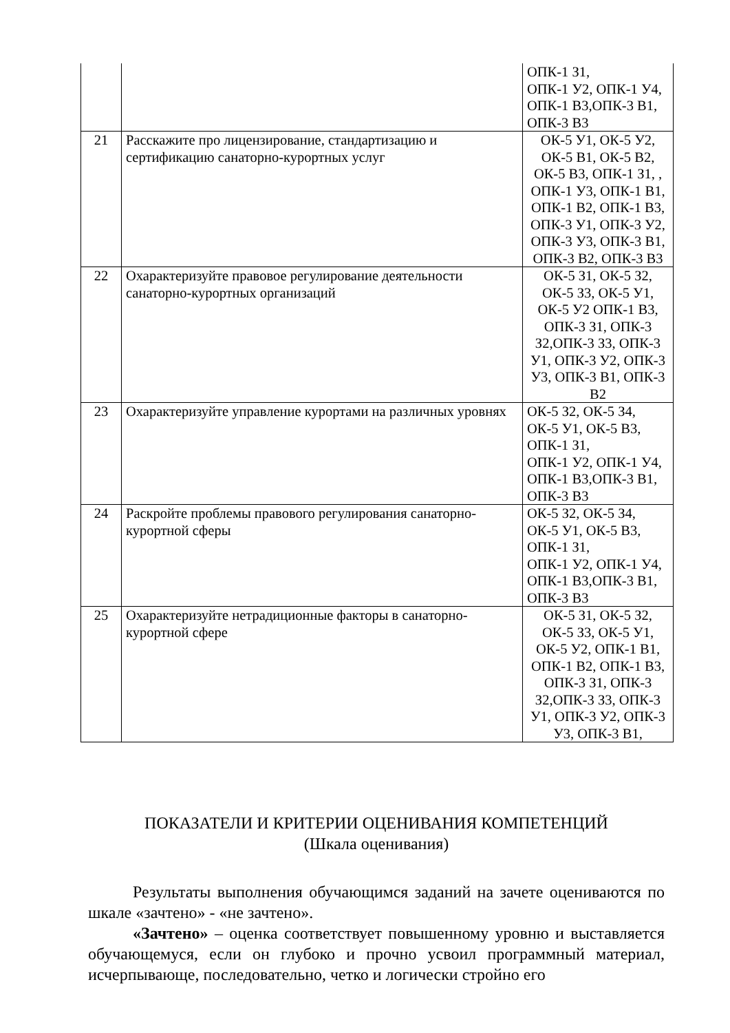| | | ОПК-1 З1, ОПК-1 У2, ОПК-1 У4, ОПК-1 В3,ОПК-3 В1, ОПК-3 В3 |
| 21 | Расскажите про лицензирование, стандартизацию и сертификацию санаторно-курортных услуг | ОК-5 У1, ОК-5 У2, ОК-5 В1, ОК-5 В2, ОК-5 В3, ОПК-1 З1, , ОПК-1 У3, ОПК-1 В1, ОПК-1 В2, ОПК-1 В3, ОПК-3 У1, ОПК-3 У2, ОПК-3 У3, ОПК-3 В1, ОПК-3 В2, ОПК-3 В3 |
| 22 | Охарактеризуйте правовое регулирование деятельности санаторно-курортных организаций | ОК-5 З1, ОК-5 З2, ОК-5 З3, ОК-5 У1, ОК-5 У2 ОПК-1 В3, ОПК-3 З1, ОПК-3 З2,ОПК-3 З3, ОПК-3 У1, ОПК-3 У2, ОПК-3 У3, ОПК-3 В1, ОПК-3 В2 |
| 23 | Охарактеризуйте управление курортами на различных уровнях | ОК-5 З2, ОК-5 З4, ОК-5 У1, ОК-5 В3, ОПК-1 З1, ОПК-1 У2, ОПК-1 У4, ОПК-1 В3,ОПК-3 В1, ОПК-3 В3 |
| 24 | Раскройте проблемы правового регулирования санаторно-курортной сферы | ОК-5 З2, ОК-5 З4, ОК-5 У1, ОК-5 В3, ОПК-1 З1, ОПК-1 У2, ОПК-1 У4, ОПК-1 В3,ОПК-3 В1, ОПК-3 В3 |
| 25 | Охарактеризуйте нетрадиционные факторы в санаторно-курортной сфере | ОК-5 З1, ОК-5 З2, ОК-5 З3, ОК-5 У1, ОК-5 У2, ОПК-1 В1, ОПК-1 В2, ОПК-1 В3, ОПК-3 З1, ОПК-3 З2,ОПК-3 З3, ОПК-3 У1, ОПК-3 У2, ОПК-3 У3, ОПК-3 В1, |
ПОКАЗАТЕЛИ И КРИТЕРИИ ОЦЕНИВАНИЯ КОМПЕТЕНЦИЙ
(Шкала оценивания)
Результаты выполнения обучающимся заданий на зачете оцениваются по шкале «зачтено» - «не зачтено».
«Зачтено» – оценка соответствует повышенному уровню и выставляется обучающемуся, если он глубоко и прочно усвоил программный материал, исчерпывающе, последовательно, четко и логически стройно его